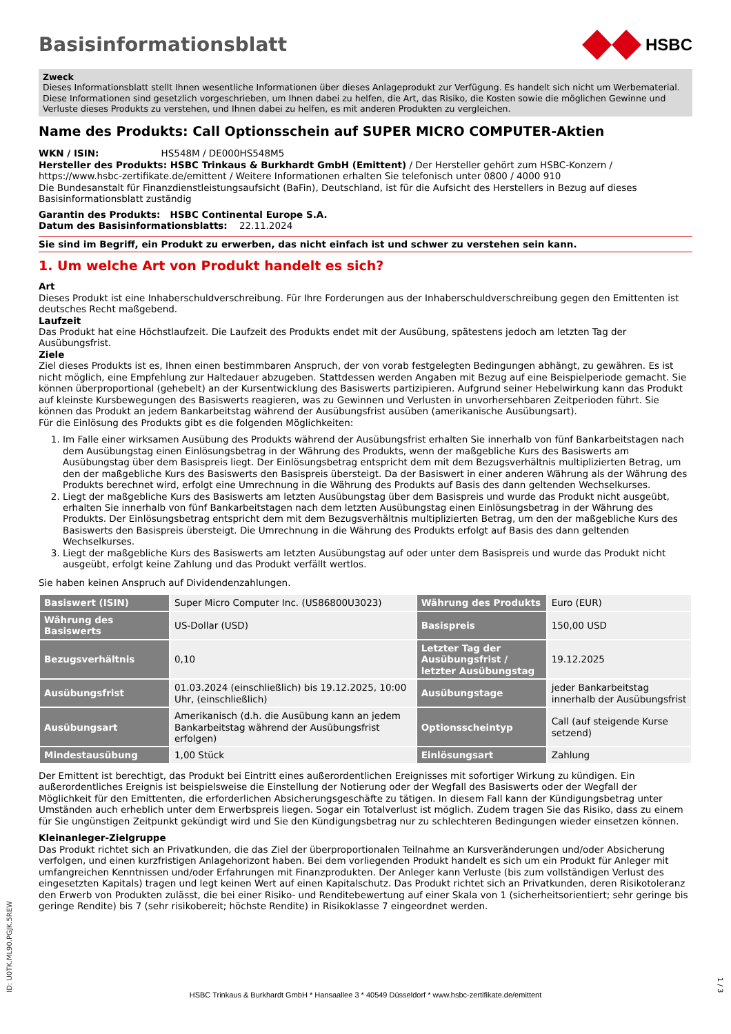Basisinformationsblatt
HSBC
Zweck
Dieses Informationsblatt stellt Ihnen wesentliche Informationen über dieses Anlageprodukt zur Verfügung. Es handelt sich nicht um Werbematerial. Diese Informationen sind gesetzlich vorgeschrieben, um Ihnen dabei zu helfen, die Art, das Risiko, die Kosten sowie die möglichen Gewinne und Verluste dieses Produkts zu verstehen, und Ihnen dabei zu helfen, es mit anderen Produkten zu vergleichen.
Name des Produkts: Call Optionsschein auf SUPER MICRO COMPUTER-Aktien
WKN / ISIN: HS548M / DE000HS548M5
Hersteller des Produkts: HSBC Trinkaus & Burkhardt GmbH (Emittent) / Der Hersteller gehört zum HSBC-Konzern / https://www.hsbc-zertifikate.de/emittent / Weitere Informationen erhalten Sie telefonisch unter 0800 / 4000 910
Die Bundesanstalt für Finanzdienstleistungsaufsicht (BaFin), Deutschland, ist für die Aufsicht des Herstellers in Bezug auf dieses Basisinformationsblatt zuständig
Garantin des Produkts: HSBC Continental Europe S.A.
Datum des Basisinformationsblatts: 22.11.2024
Sie sind im Begriff, ein Produkt zu erwerben, das nicht einfach ist und schwer zu verstehen sein kann.
1. Um welche Art von Produkt handelt es sich?
Art
Dieses Produkt ist eine Inhaberschuldverschreibung. Für Ihre Forderungen aus der Inhaberschuldverschreibung gegen den Emittenten ist deutsches Recht maßgebend.
Laufzeit
Das Produkt hat eine Höchstlaufzeit. Die Laufzeit des Produkts endet mit der Ausübung, spätestens jedoch am letzten Tag der Ausübungsfrist.
Ziele
Ziel dieses Produkts ist es, Ihnen einen bestimmbaren Anspruch, der von vorab festgelegten Bedingungen abhängt, zu gewähren. Es ist nicht möglich, eine Empfehlung zur Haltedauer abzugeben. Stattdessen werden Angaben mit Bezug auf eine Beispielperiode gemacht. Sie können überproportional (gehebelt) an der Kursentwicklung des Basiswerts partizipieren. Aufgrund seiner Hebelwirkung kann das Produkt auf kleinste Kursbewegungen des Basiswerts reagieren, was zu Gewinnen und Verlusten in unvorhersehbaren Zeitperioden führt. Sie können das Produkt an jedem Bankarbeitstag während der Ausübungsfrist ausüben (amerikanische Ausübungsart).
Für die Einlösung des Produkts gibt es die folgenden Möglichkeiten:
1. Im Falle einer wirksamen Ausübung des Produkts während der Ausübungsfrist erhalten Sie innerhalb von fünf Bankarbeitstagen nach dem Ausübungstag einen Einlösungsbetrag in der Währung des Produkts, wenn der maßgebliche Kurs des Basiswerts am Ausübungstag über dem Basispreis liegt. Der Einlösungsbetrag entspricht dem mit dem Bezugsverhältnis multiplizierten Betrag, um den der maßgebliche Kurs des Basiswerts den Basispreis übersteigt. Da der Basiswert in einer anderen Währung als der Währung des Produkts berechnet wird, erfolgt eine Umrechnung in die Währung des Produkts auf Basis des dann geltenden Wechselkurses.
2. Liegt der maßgebliche Kurs des Basiswerts am letzten Ausübungstag über dem Basispreis und wurde das Produkt nicht ausgeübt, erhalten Sie innerhalb von fünf Bankarbeitstagen nach dem letzten Ausübungstag einen Einlösungsbetrag in der Währung des Produkts. Der Einlösungsbetrag entspricht dem mit dem Bezugsverhältnis multiplizierten Betrag, um den der maßgebliche Kurs des Basiswerts den Basispreis übersteigt. Die Umrechnung in die Währung des Produkts erfolgt auf Basis des dann geltenden Wechselkurses.
3. Liegt der maßgebliche Kurs des Basiswerts am letzten Ausübungstag auf oder unter dem Basispreis und wurde das Produkt nicht ausgeübt, erfolgt keine Zahlung und das Produkt verfällt wertlos.
Sie haben keinen Anspruch auf Dividendenzahlungen.
| Basiswert (ISIN) | Super Micro Computer Inc. (US86800U3023) | Währung des Produkts | Euro (EUR) |
| Währung des Basiswerts | US-Dollar (USD) | Basispreis | 150,00 USD |
| Bezugsverhältnis | 0,10 | Letzter Tag der Ausübungsfrist / letzter Ausübungstag | 19.12.2025 |
| Ausübungsfrist | 01.03.2024 (einschließlich) bis 19.12.2025, 10:00 Uhr, (einschließlich) | Ausübungstage | jeder Bankarbeitstag innerhalb der Ausübungsfrist |
| Ausübungsart | Amerikanisch (d.h. die Ausübung kann an jedem Bankarbeitstag während der Ausübungsfrist erfolgen) | Optionsscheintyp | Call (auf steigende Kurse setzend) |
| Mindestausübung | 1,00 Stück | Einlösungsart | Zahlung |
Der Emittent ist berechtigt, das Produkt bei Eintritt eines außerordentlichen Ereignisses mit sofortiger Wirkung zu kündigen. Ein außerordentliches Ereignis ist beispielsweise die Einstellung der Notierung oder der Wegfall des Basiswerts oder der Wegfall der Möglichkeit für den Emittenten, die erforderlichen Absicherungsgeschäfte zu tätigen. In diesem Fall kann der Kündigungsbetrag unter Umständen auch erheblich unter dem Erwerbspreis liegen. Sogar ein Totalverlust ist möglich. Zudem tragen Sie das Risiko, dass zu einem für Sie ungünstigen Zeitpunkt gekündigt wird und Sie den Kündigungsbetrag nur zu schlechteren Bedingungen wieder einsetzen können.
Kleinanleger-Zielgruppe
Das Produkt richtet sich an Privatkunden, die das Ziel der überproportionalen Teilnahme an Kursveränderungen und/oder Absicherung verfolgen, und einen kurzfristigen Anlagehorizont haben. Bei dem vorliegenden Produkt handelt es sich um ein Produkt für Anleger mit umfangreichen Kenntnissen und/oder Erfahrungen mit Finanzprodukten. Der Anleger kann Verluste (bis zum vollständigen Verlust des eingesetzten Kapitals) tragen und legt keinen Wert auf einen Kapitalschutz. Das Produkt richtet sich an Privatkunden, deren Risikotoleranz den Erwerb von Produkten zulässt, die bei einer Risiko- und Renditebewertung auf einer Skala von 1 (sicherheitsorientiert; sehr geringe bis geringe Rendite) bis 7 (sehr risikobereit; höchste Rendite) in Risikoklasse 7 eingeordnet werden.
ID: U0TK.ML90.PGJK.5REW
HSBC Trinkaus & Burkhardt GmbH * Hansaallee 3 * 40549 Düsseldorf * www.hsbc-zertifikate.de/emittent
1 / 3